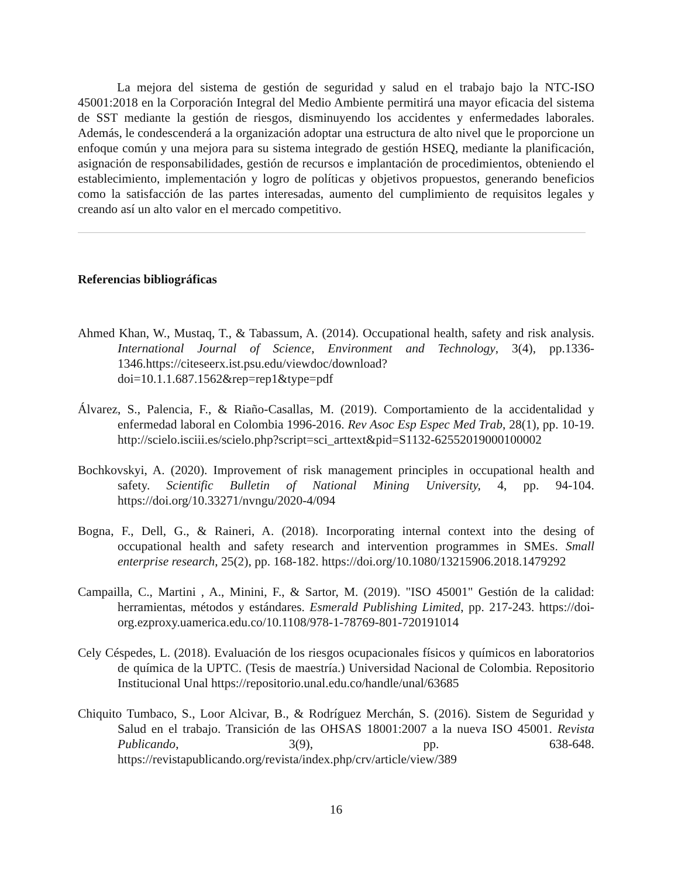La mejora del sistema de gestión de seguridad y salud en el trabajo bajo la NTC-ISO 45001:2018 en la Corporación Integral del Medio Ambiente permitirá una mayor eficacia del sistema de SST mediante la gestión de riesgos, disminuyendo los accidentes y enfermedades laborales. Además, le condescenderá a la organización adoptar una estructura de alto nivel que le proporcione un enfoque común y una mejora para su sistema integrado de gestión HSEQ, mediante la planificación, asignación de responsabilidades, gestión de recursos e implantación de procedimientos, obteniendo el establecimiento, implementación y logro de políticas y objetivos propuestos, generando beneficios como la satisfacción de las partes interesadas, aumento del cumplimiento de requisitos legales y creando así un alto valor en el mercado competitivo.
Referencias bibliográficas
Ahmed Khan, W., Mustaq, T., & Tabassum, A. (2014). Occupational health, safety and risk analysis. International Journal of Science, Environment and Technology, 3(4), pp.1336-1346.https://citeseerx.ist.psu.edu/viewdoc/download?doi=10.1.1.687.1562&rep=rep1&type=pdf
Álvarez, S., Palencia, F., & Riaño-Casallas, M. (2019). Comportamiento de la accidentalidad y enfermedad laboral en Colombia 1996-2016. Rev Asoc Esp Espec Med Trab, 28(1), pp. 10-19. http://scielo.isciii.es/scielo.php?script=sci_arttext&pid=S1132-62552019000100002
Bochkovskyi, A. (2020). Improvement of risk management principles in occupational health and safety. Scientific Bulletin of National Mining University, 4, pp. 94-104. https://doi.org/10.33271/nvngu/2020-4/094
Bogna, F., Dell, G., & Raineri, A. (2018). Incorporating internal context into the desing of occupational health and safety research and intervention programmes in SMEs. Small enterprise research, 25(2), pp. 168-182. https://doi.org/10.1080/13215906.2018.1479292
Campailla, C., Martini , A., Minini, F., & Sartor, M. (2019). "ISO 45001" Gestión de la calidad: herramientas, métodos y estándares. Esmerald Publishing Limited, pp. 217-243. https://doi-org.ezproxy.uamerica.edu.co/10.1108/978-1-78769-801-720191014
Cely Céspedes, L. (2018). Evaluación de los riesgos ocupacionales físicos y químicos en laboratorios de química de la UPTC. (Tesis de maestría.) Universidad Nacional de Colombia. Repositorio Institucional Unal https://repositorio.unal.edu.co/handle/unal/63685
Chiquito Tumbaco, S., Loor Alcivar, B., & Rodríguez Merchán, S. (2016). Sistem de Seguridad y Salud en el trabajo. Transición de las OHSAS 18001:2007 a la nueva ISO 45001. Revista Publicando, 3(9), pp. 638-648. https://revistapublicando.org/revista/index.php/crv/article/view/389
16